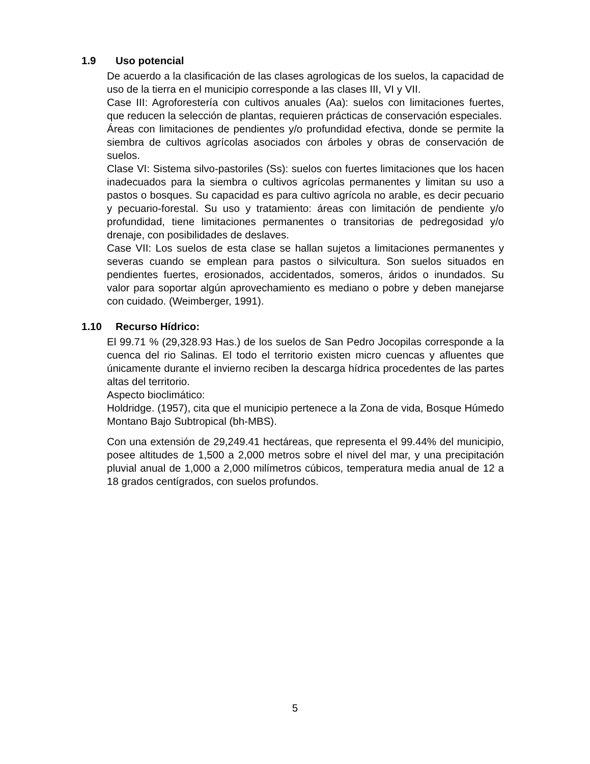1.9 Uso potencial
De acuerdo a la clasificación de las clases agrologicas de los suelos, la capacidad de uso de la tierra en el municipio corresponde a las clases III, VI y VII.
Case III: Agroforestería con cultivos anuales (Aa): suelos con limitaciones fuertes, que reducen la selección de plantas, requieren prácticas de conservación especiales.
Áreas con limitaciones de pendientes y/o profundidad efectiva, donde se permite la siembra de cultivos agrícolas asociados con árboles y obras de conservación de suelos.
Clase VI: Sistema silvo-pastoriles (Ss): suelos con fuertes limitaciones que los hacen inadecuados para la siembra o cultivos agrícolas permanentes y limitan su uso a pastos o bosques. Su capacidad es para cultivo agrícola no arable, es decir pecuario y pecuario-forestal. Su uso y tratamiento: áreas con limitación de pendiente y/o profundidad, tiene limitaciones permanentes o transitorias de pedregosidad y/o drenaje, con posibilidades de deslaves.
Case VII: Los suelos de esta clase se hallan sujetos a limitaciones permanentes y severas cuando se emplean para pastos o silvicultura. Son suelos situados en pendientes fuertes, erosionados, accidentados, someros, áridos o inundados. Su valor para soportar algún aprovechamiento es mediano o pobre y deben manejarse con cuidado. (Weimberger, 1991).
1.10 Recurso Hídrico:
El 99.71 % (29,328.93 Has.) de los suelos de San Pedro Jocopilas corresponde a la cuenca del rio Salinas. El todo el territorio existen micro cuencas y afluentes que únicamente durante el invierno reciben la descarga hídrica procedentes de las partes altas del territorio.
Aspecto bioclimático:
Holdridge. (1957), cita que el municipio pertenece a la Zona de vida, Bosque Húmedo Montano Bajo Subtropical (bh-MBS).
Con una extensión de 29,249.41 hectáreas, que representa el 99.44% del municipio, posee altitudes de 1,500 a 2,000 metros sobre el nivel del mar, y una precipitación pluvial anual de 1,000 a 2,000 milímetros cúbicos, temperatura media anual de 12 a 18 grados centígrados, con suelos profundos.
5